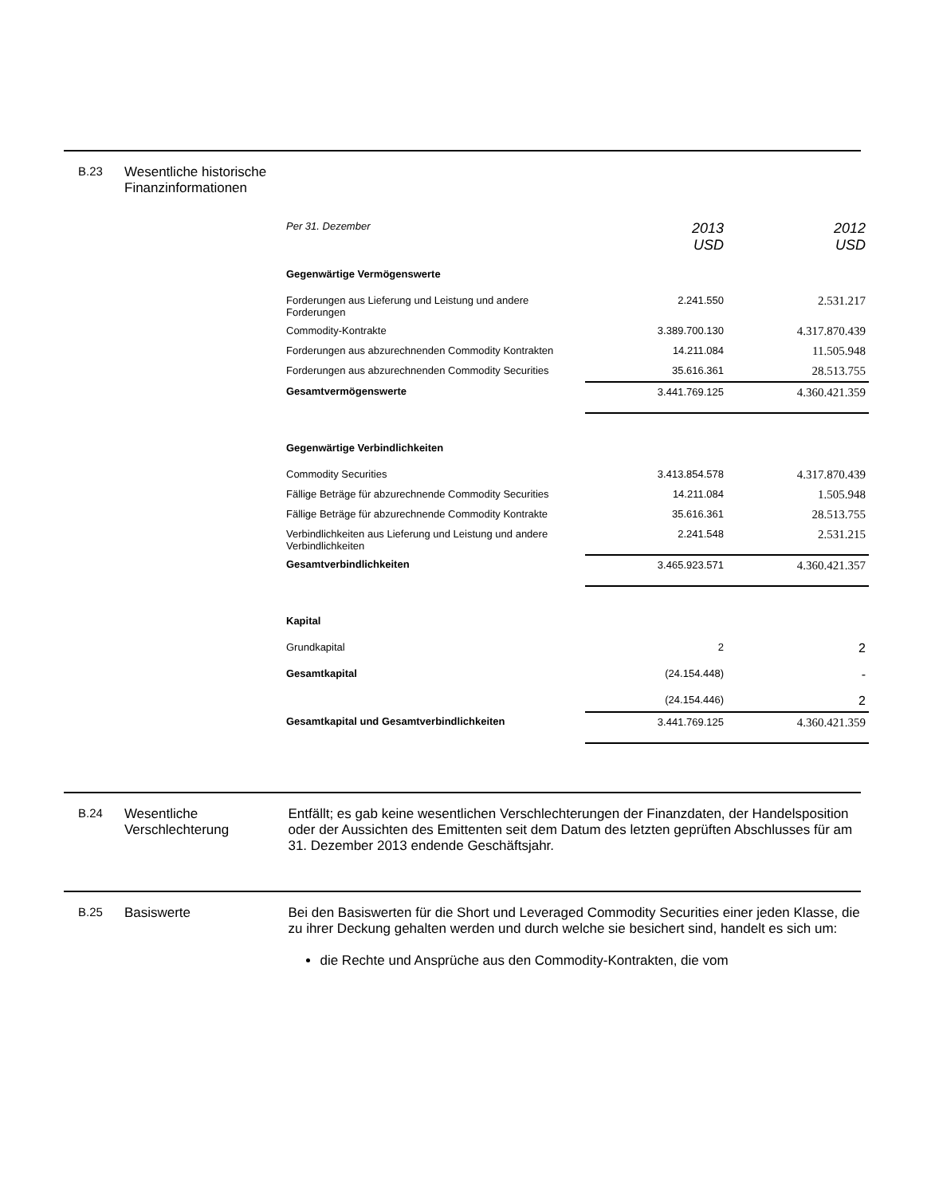B.23 Wesentliche historische Finanzinformationen
| Per 31. Dezember | 2013 USD | 2012 USD |
| Gegenwärtige Vermögenswerte | | |
| Forderungen aus Lieferung und Leistung und andere Forderungen | 2.241.550 | 2.531.217 |
| Commodity-Kontrakte | 3.389.700.130 | 4.317.870.439 |
| Forderungen aus abzurechnenden Commodity Kontrakten | 14.211.084 | 11.505.948 |
| Forderungen aus abzurechnenden Commodity Securities | 35.616.361 | 28.513.755 |
| Gesamtvermögenswerte | 3.441.769.125 | 4.360.421.359 |
| Gegenwärtige Verbindlichkeiten | | |
| Commodity Securities | 3.413.854.578 | 4.317.870.439 |
| Fällige Beträge für abzurechnende Commodity Securities | 14.211.084 | 1.505.948 |
| Fällige Beträge für abzurechnende Commodity Kontrakte | 35.616.361 | 28.513.755 |
| Verbindlichkeiten aus Lieferung und Leistung und andere Verbindlichkeiten | 2.241.548 | 2.531.215 |
| Gesamtverbindlichkeiten | 3.465.923.571 | 4.360.421.357 |
| Kapital | | |
| Grundkapital | 2 | 2 |
| Gesamtkapital | (24.154.448) | - |
| | (24.154.446) | 2 |
| Gesamtkapital und Gesamtverbindlichkeiten | 3.441.769.125 | 4.360.421.359 |
B.24 Wesentliche Verschlechterung
Entfällt; es gab keine wesentlichen Verschlechterungen der Finanzdaten, der Handelsposition oder der Aussichten des Emittenten seit dem Datum des letzten geprüften Abschlusses für am 31. Dezember 2013 endende Geschäftsjahr.
B.25 Basiswerte Bei den Basiswerten für die Short und Leveraged Commodity Securities einer jeden Klasse, die zu ihrer Deckung gehalten werden und durch welche sie besichert sind, handelt es sich um:
die Rechte und Ansprüche aus den Commodity-Kontrakten, die vom